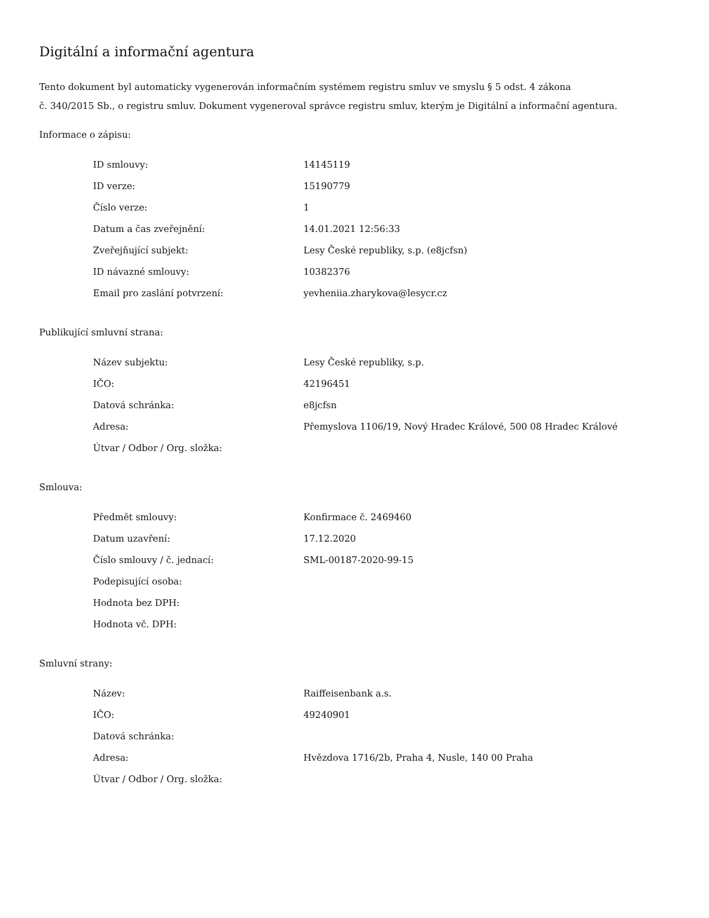Digitální a informační agentura
Tento dokument byl automaticky vygenerován informačním systémem registru smluv ve smyslu § 5 odst. 4 zákona
č. 340/2015 Sb., o registru smluv. Dokument vygeneroval správce registru smluv, kterým je Digitální a informační agentura.
Informace o zápisu:
| ID smlouvy: | 14145119 |
| ID verze: | 15190779 |
| Číslo verze: | 1 |
| Datum a čas zveřejnění: | 14.01.2021 12:56:33 |
| Zveřejňující subjekt: | Lesy České republiky, s.p. (e8jcfsn) |
| ID návazné smlouvy: | 10382376 |
| Email pro zaslání potvrzení: | yevheniia.zharykova@lesycr.cz |
Publikující smluvní strana:
| Název subjektu: | Lesy České republiky, s.p. |
| IČO: | 42196451 |
| Datová schránka: | e8jcfsn |
| Adresa: | Přemyslova 1106/19, Nový Hradec Králové, 500 08 Hradec Králové |
| Útvar / Odbor / Org. složka: | |
Smlouva:
| Předmět smlouvy: | Konfirmace č. 2469460 |
| Datum uzavření: | 17.12.2020 |
| Číslo smlouvy / č. jednací: | SML-00187-2020-99-15 |
| Podepisující osoba: | |
| Hodnota bez DPH: | |
| Hodnota vč. DPH: | |
Smluvní strany:
| Název: | Raiffeisenbank a.s. |
| IČO: | 49240901 |
| Datová schránka: | |
| Adresa: | Hvězdova 1716/2b, Praha 4, Nusle, 140 00 Praha |
| Útvar / Odbor / Org. složka: | |